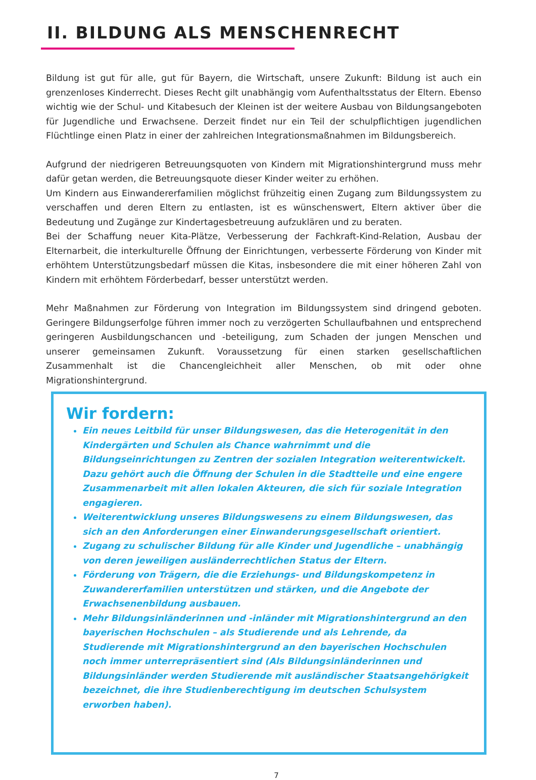II. BILDUNG ALS MENSCHENRECHT
Bildung ist gut für alle, gut für Bayern, die Wirtschaft, unsere Zukunft: Bildung ist auch ein grenzenloses Kinderrecht. Dieses Recht gilt unabhängig vom Aufenthaltsstatus der Eltern. Ebenso wichtig wie der Schul- und Kitabesuch der Kleinen ist der weitere Ausbau von Bildungsangeboten für Jugendliche und Erwachsene. Derzeit findet nur ein Teil der schulpflichtigen jugendlichen Flüchtlinge einen Platz in einer der zahlreichen Integrationsmaßnahmen im Bildungsbereich.
Aufgrund der niedrigeren Betreuungsquoten von Kindern mit Migrationshintergrund muss mehr dafür getan werden, die Betreuungsquote dieser Kinder weiter zu erhöhen.
Um Kindern aus Einwandererfamilien möglichst frühzeitig einen Zugang zum Bildungssystem zu verschaffen und deren Eltern zu entlasten, ist es wünschenswert, Eltern aktiver über die Bedeutung und Zugänge zur Kindertagesbetreuung aufzuklären und zu beraten.
Bei der Schaffung neuer Kita-Plätze, Verbesserung der Fachkraft-Kind-Relation, Ausbau der Elternarbeit, die interkulturelle Öffnung der Einrichtungen, verbesserte Förderung von Kinder mit erhöhtem Unterstützungsbedarf müssen die Kitas, insbesondere die mit einer höheren Zahl von Kindern mit erhöhtem Förderbedarf, besser unterstützt werden.
Mehr Maßnahmen zur Förderung von Integration im Bildungssystem sind dringend geboten. Geringere Bildungserfolge führen immer noch zu verzögerten Schullaufbahnen und entsprechend geringeren Ausbildungschancen und -beteiligung, zum Schaden der jungen Menschen und unserer gemeinsamen Zukunft. Voraussetzung für einen starken gesellschaftlichen Zusammenhalt ist die Chancengleichheit aller Menschen, ob mit oder ohne Migrationshintergrund.
Wir fordern:
Ein neues Leitbild für unser Bildungswesen, das die Heterogenität in den Kindergärten und Schulen als Chance wahrnimmt und die Bildungseinrichtungen zu Zentren der sozialen Integration weiterentwickelt. Dazu gehört auch die Öffnung der Schulen in die Stadtteile und eine engere Zusammenarbeit mit allen lokalen Akteuren, die sich für soziale Integration engagieren.
Weiterentwicklung unseres Bildungswesens zu einem Bildungswesen, das sich an den Anforderungen einer Einwanderungsgesellschaft orientiert.
Zugang zu schulischer Bildung für alle Kinder und Jugendliche – unabhängig von deren jeweiligen ausländerrechtlichen Status der Eltern.
Förderung von Trägern, die die Erziehungs- und Bildungskompetenz in Zuwandererfamilien unterstützen und stärken, und die Angebote der Erwachsenenbildung ausbauen.
Mehr Bildungsinländerinnen und -inländer mit Migrationshintergrund an den bayerischen Hochschulen – als Studierende und als Lehrende, da Studierende mit Migrationshintergrund an den bayerischen Hochschulen noch immer unterrepräsentiert sind (Als Bildungsinländerinnen und Bildungsinländer werden Studierende mit ausländischer Staatsangehörigkeit bezeichnet, die ihre Studienberechtigung im deutschen Schulsystem erworben haben).
7